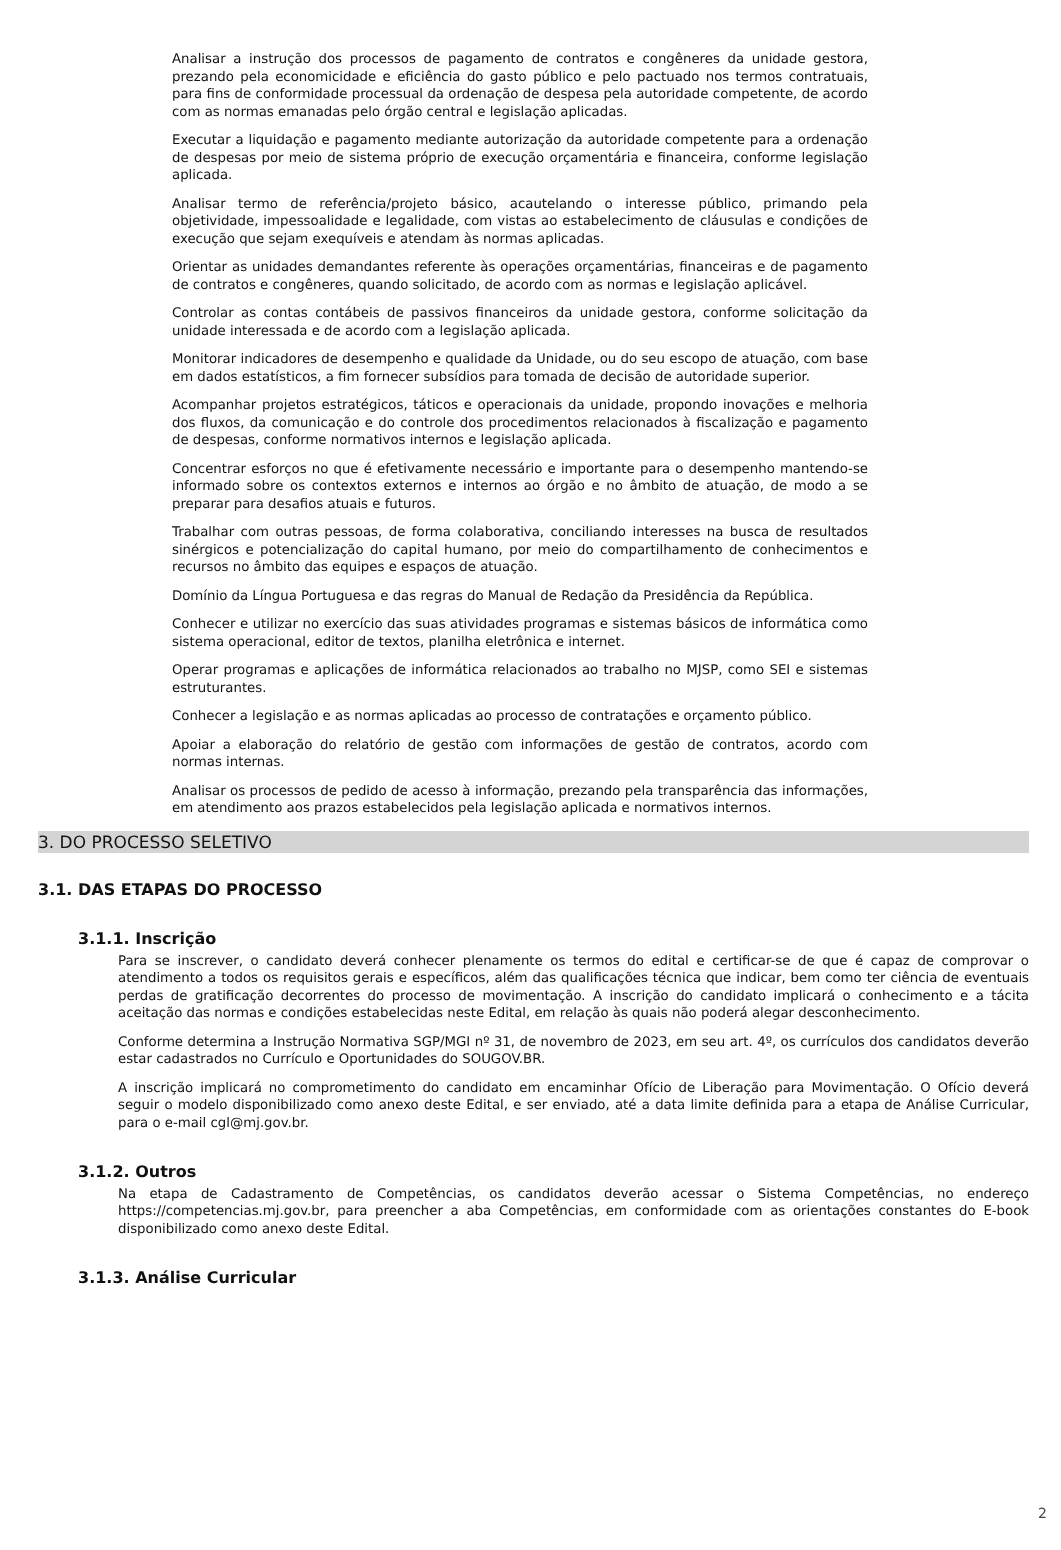Analisar a instrução dos processos de pagamento de contratos e congêneres da unidade gestora, prezando pela economicidade e eficiência do gasto público e pelo pactuado nos termos contratuais, para fins de conformidade processual da ordenação de despesa pela autoridade competente, de acordo com as normas emanadas pelo órgão central e legislação aplicadas.
Executar a liquidação e pagamento mediante autorização da autoridade competente para a ordenação de despesas por meio de sistema próprio de execução orçamentária e financeira, conforme legislação aplicada.
Analisar termo de referência/projeto básico, acautelando o interesse público, primando pela objetividade, impessoalidade e legalidade, com vistas ao estabelecimento de cláusulas e condições de execução que sejam exequíveis e atendam às normas aplicadas.
Orientar as unidades demandantes referente às operações orçamentárias, financeiras e de pagamento de contratos e congêneres, quando solicitado, de acordo com as normas e legislação aplicável.
Controlar as contas contábeis de passivos financeiros da unidade gestora, conforme solicitação da unidade interessada e de acordo com a legislação aplicada.
Monitorar indicadores de desempenho e qualidade da Unidade, ou do seu escopo de atuação, com base em dados estatísticos, a fim fornecer subsídios para tomada de decisão de autoridade superior.
Acompanhar projetos estratégicos, táticos e operacionais da unidade, propondo inovações e melhoria dos fluxos, da comunicação e do controle dos procedimentos relacionados à fiscalização e pagamento de despesas, conforme normativos internos e legislação aplicada.
Concentrar esforços no que é efetivamente necessário e importante para o desempenho mantendo-se informado sobre os contextos externos e internos ao órgão e no âmbito de atuação, de modo a se preparar para desafios atuais e futuros.
Trabalhar com outras pessoas, de forma colaborativa, conciliando interesses na busca de resultados sinérgicos e potencialização do capital humano, por meio do compartilhamento de conhecimentos e recursos no âmbito das equipes e espaços de atuação.
Domínio da Língua Portuguesa e das regras do Manual de Redação da Presidência da República.
Conhecer e utilizar no exercício das suas atividades programas e sistemas básicos de informática como sistema operacional, editor de textos, planilha eletrônica e internet.
Operar programas e aplicações de informática relacionados ao trabalho no MJSP, como SEI e sistemas estruturantes.
Conhecer a legislação e as normas aplicadas ao processo de contratações e orçamento público.
Apoiar a elaboração do relatório de gestão com informações de gestão de contratos, acordo com normas internas.
Analisar os processos de pedido de acesso à informação, prezando pela transparência das informações, em atendimento aos prazos estabelecidos pela legislação aplicada e normativos internos.
3. DO PROCESSO SELETIVO
3.1. DAS ETAPAS DO PROCESSO
3.1.1. Inscrição
Para se inscrever, o candidato deverá conhecer plenamente os termos do edital e certificar-se de que é capaz de comprovar o atendimento a todos os requisitos gerais e específicos, além das qualificações técnica que indicar, bem como ter ciência de eventuais perdas de gratificação decorrentes do processo de movimentação. A inscrição do candidato implicará o conhecimento e a tácita aceitação das normas e condições estabelecidas neste Edital, em relação às quais não poderá alegar desconhecimento.
Conforme determina a Instrução Normativa SGP/MGI nº 31, de novembro de 2023, em seu art. 4º, os currículos dos candidatos deverão estar cadastrados no Currículo e Oportunidades do SOUGOV.BR.
A inscrição implicará no comprometimento do candidato em encaminhar Ofício de Liberação para Movimentação. O Ofício deverá seguir o modelo disponibilizado como anexo deste Edital, e ser enviado, até a data limite definida para a etapa de Análise Curricular, para o e-mail cgl@mj.gov.br.
3.1.2. Outros
Na etapa de Cadastramento de Competências, os candidatos deverão acessar o Sistema Competências, no endereço https://competencias.mj.gov.br, para preencher a aba Competências, em conformidade com as orientações constantes do E-book disponibilizado como anexo deste Edital.
3.1.3. Análise Curricular
2